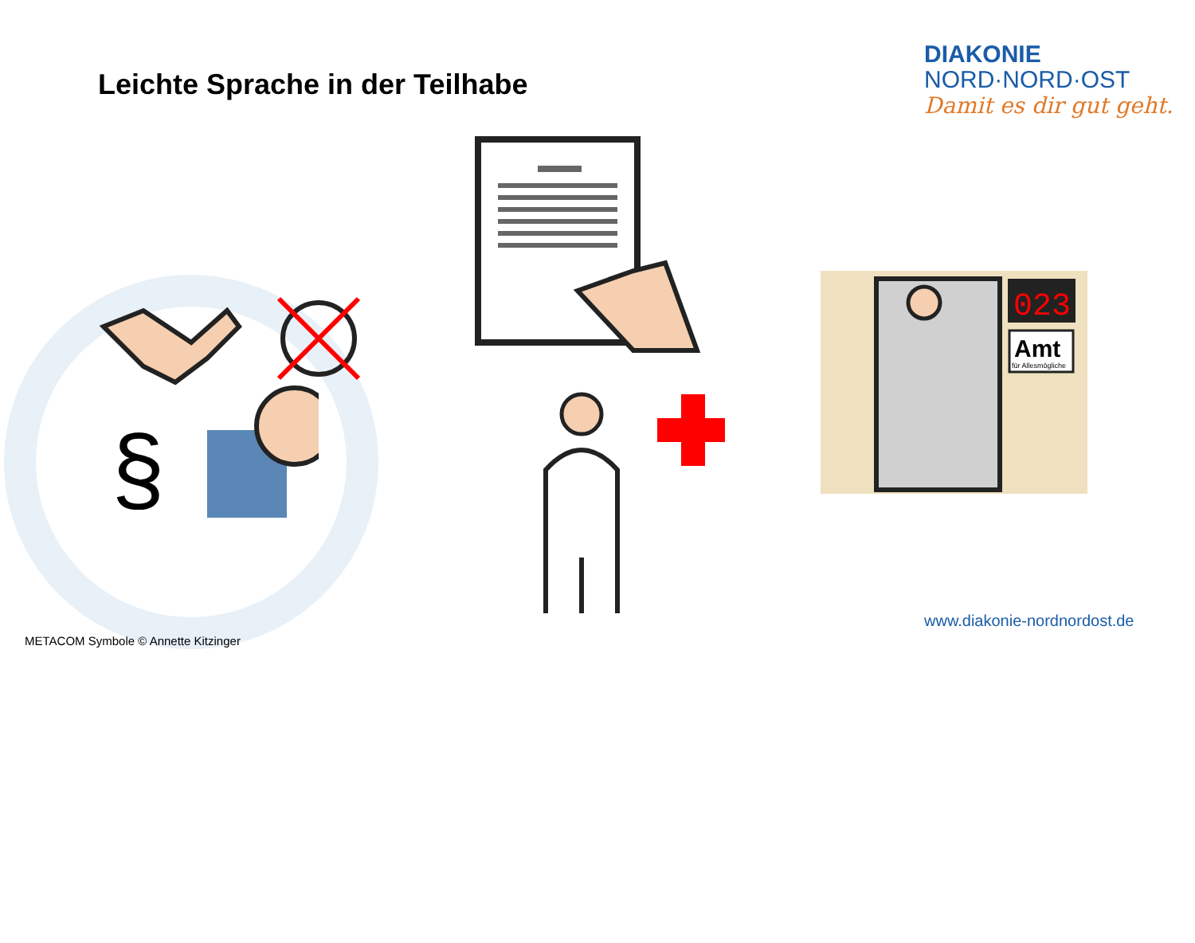Leichte Sprache in der Teilhabe
DIAKONIE
NORD·NORD·OST
Damit es dir gut geht.
§
023
Amt
für Allesmögliche
www.diakonie-nordnordost.de
METACOM Symbole © Annette Kitzinger